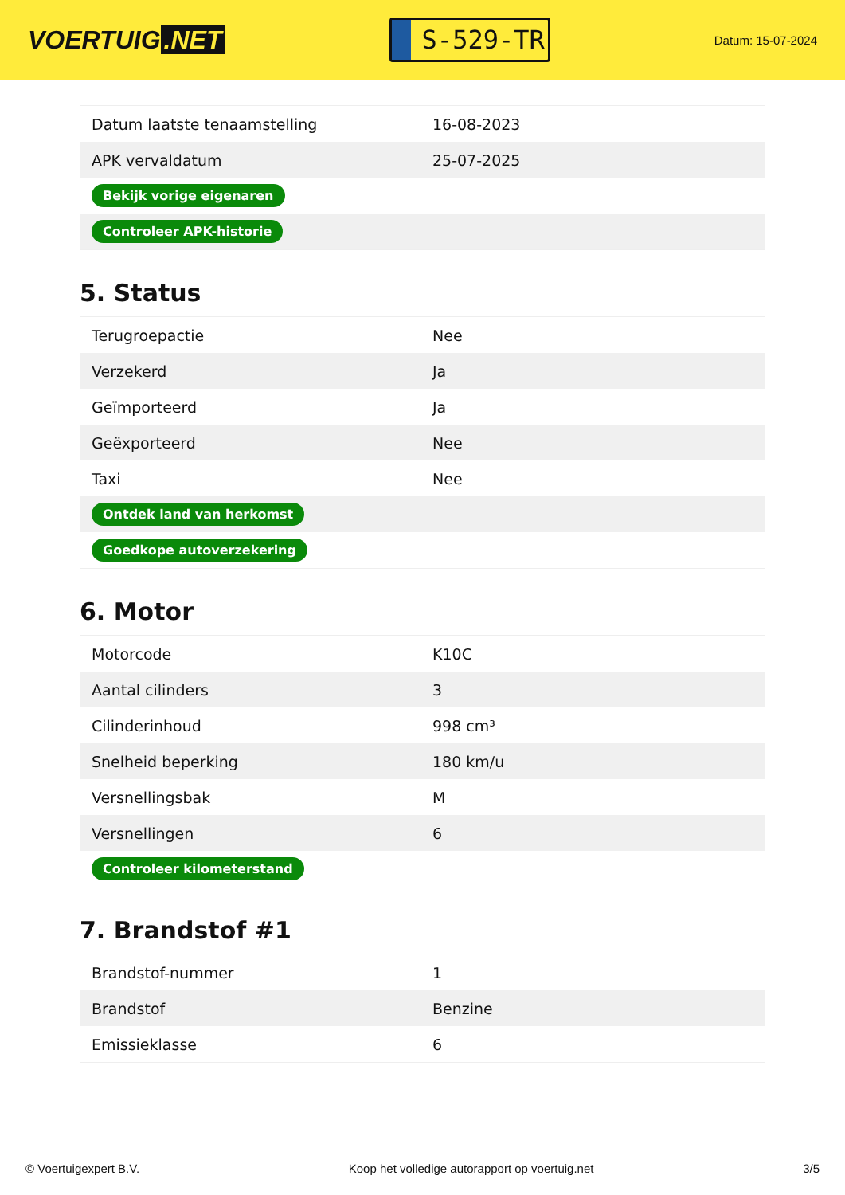VOERTUIG.NET
S-529-TR
Datum: 15-07-2024
| Datum laatste tenaamstelling | 16-08-2023 |
| APK vervaldatum | 25-07-2025 |
| Bekijk vorige eigenaren | |
| Controleer APK-historie | |
5. Status
| Terugroepactie | Nee |
| Verzekerd | Ja |
| Geïmporteerd | Ja |
| Geëxporteerd | Nee |
| Taxi | Nee |
| Ontdek land van herkomst | |
| Goedkope autoverzekering | |
6. Motor
| Motorcode | K10C |
| Aantal cilinders | 3 |
| Cilinderinhoud | 998 cm³ |
| Snelheid beperking | 180 km/u |
| Versnellingsbak | M |
| Versnellingen | 6 |
| Controleer kilometerstand | |
7. Brandstof #1
| Brandstof-nummer | 1 |
| Brandstof | Benzine |
| Emissieklasse | 6 |
© Voertuigexpert B.V. Koop het volledige autorapport op voertuig.net 3/5